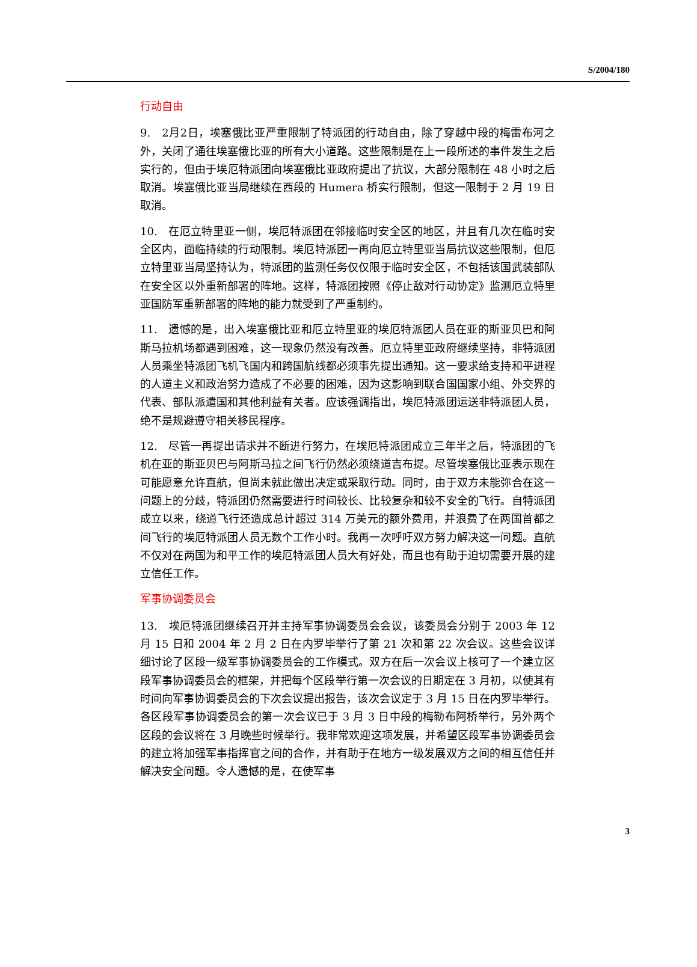S/2004/180
行动自由
9.　2月2日，埃塞俄比亚严重限制了特派团的行动自由，除了穿越中段的梅雷布河之外，关闭了通往埃塞俄比亚的所有大小道路。这些限制是在上一段所述的事件发生之后实行的，但由于埃厄特派团向埃塞俄比亚政府提出了抗议，大部分限制在 48 小时之后取消。埃塞俄比亚当局继续在西段的 Humera 桥实行限制，但这一限制于 2 月 19 日取消。
10.　在厄立特里亚一侧，埃厄特派团在邻接临时安全区的地区，并且有几次在临时安全区内，面临持续的行动限制。埃厄特派团一再向厄立特里亚当局抗议这些限制，但厄立特里亚当局坚持认为，特派团的监测任务仅仅限于临时安全区，不包括该国武装部队在安全区以外重新部署的阵地。这样，特派团按照《停止敌对行动协定》监测厄立特里亚国防军重新部署的阵地的能力就受到了严重制约。
11.　遗憾的是，出入埃塞俄比亚和厄立特里亚的埃厄特派团人员在亚的斯亚贝巴和阿斯马拉机场都遇到困难，这一现象仍然没有改善。厄立特里亚政府继续坚持，非特派团人员乘坐特派团飞机飞国内和跨国航线都必须事先提出通知。这一要求给支持和平进程的人道主义和政治努力造成了不必要的困难，因为这影响到联合国国家小组、外交界的代表、部队派遣国和其他利益有关者。应该强调指出，埃厄特派团运送非特派团人员，绝不是规避遵守相关移民程序。
12.　尽管一再提出请求并不断进行努力，在埃厄特派团成立三年半之后，特派团的飞机在亚的斯亚贝巴与阿斯马拉之间飞行仍然必须绕道吉布提。尽管埃塞俄比亚表示现在可能愿意允许直航，但尚未就此做出决定或采取行动。同时，由于双方未能弥合在这一问题上的分歧，特派团仍然需要进行时间较长、比较复杂和较不安全的飞行。自特派团成立以来，绕道飞行还造成总计超过 314 万美元的额外费用，并浪费了在两国首都之间飞行的埃厄特派团人员无数个工作小时。我再一次呼吁双方努力解决这一问题。直航不仅对在两国为和平工作的埃厄特派团人员大有好处，而且也有助于迫切需要开展的建立信任工作。
军事协调委员会
13.　埃厄特派团继续召开并主持军事协调委员会会议，该委员会分别于 2003 年 12 月 15 日和 2004 年 2 月 2 日在内罗毕举行了第 21 次和第 22 次会议。这些会议详细讨论了区段一级军事协调委员会的工作模式。双方在后一次会议上核可了一个建立区段军事协调委员会的框架，并把每个区段举行第一次会议的日期定在 3 月初，以使其有时间向军事协调委员会的下次会议提出报告，该次会议定于 3 月 15 日在内罗毕举行。各区段军事协调委员会的第一次会议已于 3 月 3 日中段的梅勒布阿桥举行，另外两个区段的会议将在 3 月晚些时候举行。我非常欢迎这项发展，并希望区段军事协调委员会的建立将加强军事指挥官之间的合作，并有助于在地方一级发展双方之间的相互信任并解决安全问题。令人遗憾的是，在使军事
3